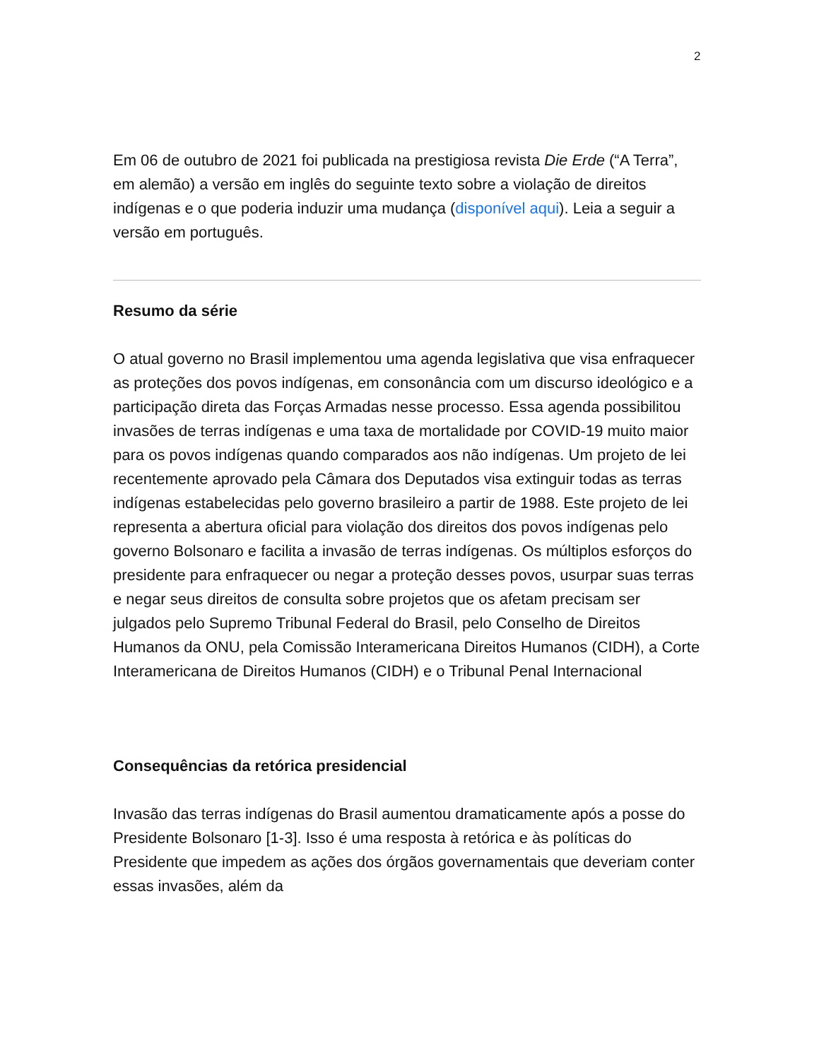2
Em 06 de outubro de 2021 foi publicada na prestigiosa revista Die Erde (“A Terra”, em alemão) a versão em inglês do seguinte texto sobre a violação de direitos indígenas e o que poderia induzir uma mudança (disponível aqui). Leia a seguir a versão em português.
Resumo da série
O atual governo no Brasil implementou uma agenda legislativa que visa enfraquecer as proteções dos povos indígenas, em consonância com um discurso ideológico e a participação direta das Forças Armadas nesse processo. Essa agenda possibilitou invasões de terras indígenas e uma taxa de mortalidade por COVID-19 muito maior para os povos indígenas quando comparados aos não indígenas. Um projeto de lei recentemente aprovado pela Câmara dos Deputados visa extinguir todas as terras indígenas estabelecidas pelo governo brasileiro a partir de 1988. Este projeto de lei representa a abertura oficial para violação dos direitos dos povos indígenas pelo governo Bolsonaro e facilita a invasão de terras indígenas. Os múltiplos esforços do presidente para enfraquecer ou negar a proteção desses povos, usurpar suas terras e negar seus direitos de consulta sobre projetos que os afetam precisam ser julgados pelo Supremo Tribunal Federal do Brasil, pelo Conselho de Direitos Humanos da ONU, pela Comissão Interamericana Direitos Humanos (CIDH), a Corte Interamericana de Direitos Humanos (CIDH) e o Tribunal Penal Internacional
Consequências da retórica presidencial
Invasão das terras indígenas do Brasil aumentou dramaticamente após a posse do Presidente Bolsonaro [1-3]. Isso é uma resposta à retórica e às políticas do Presidente que impedem as ações dos órgãos governamentais que deveriam conter essas invasões, além da